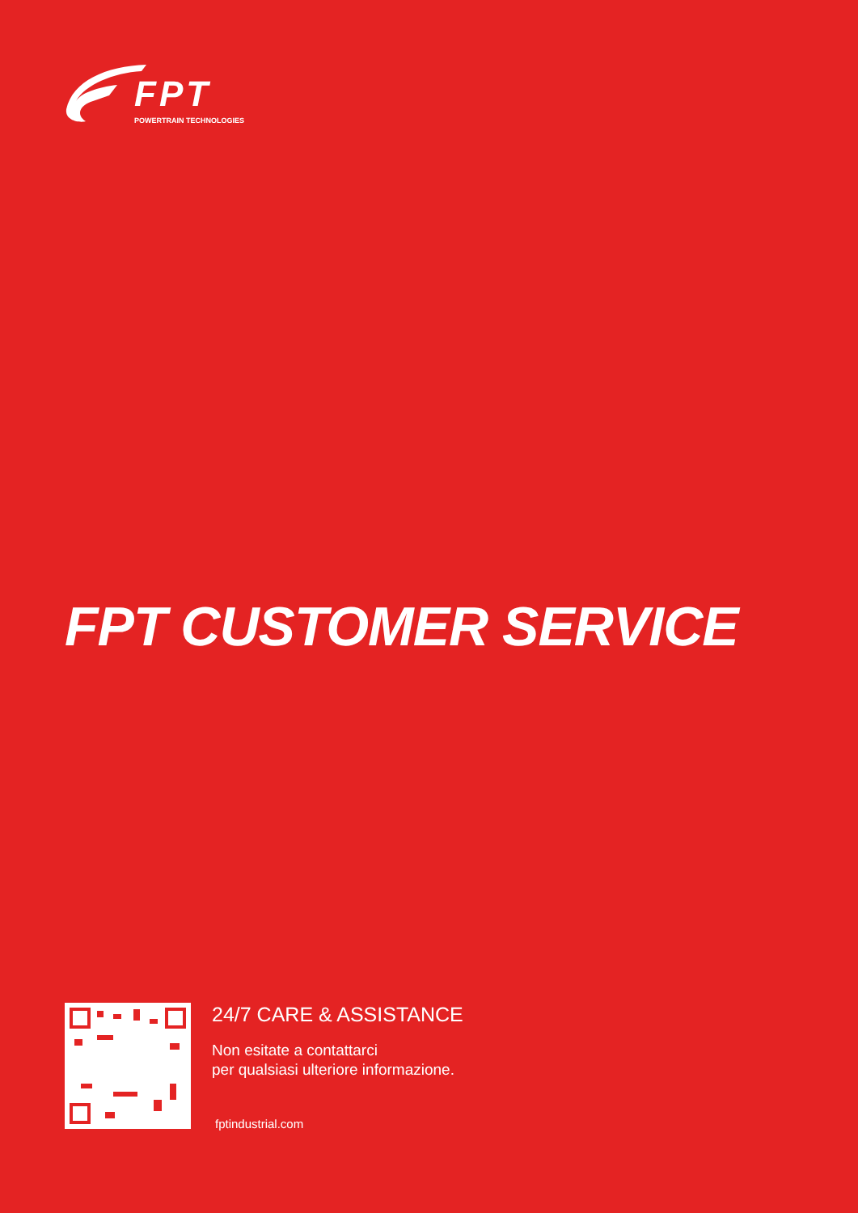FPT
POWERTRAIN TECHNOLOGIES
FPT CUSTOMER SERVICE
24/7 CARE & ASSISTANCE
Non esitate a contattarci
per qualsiasi ulteriore informazione.
fptindustrial.com